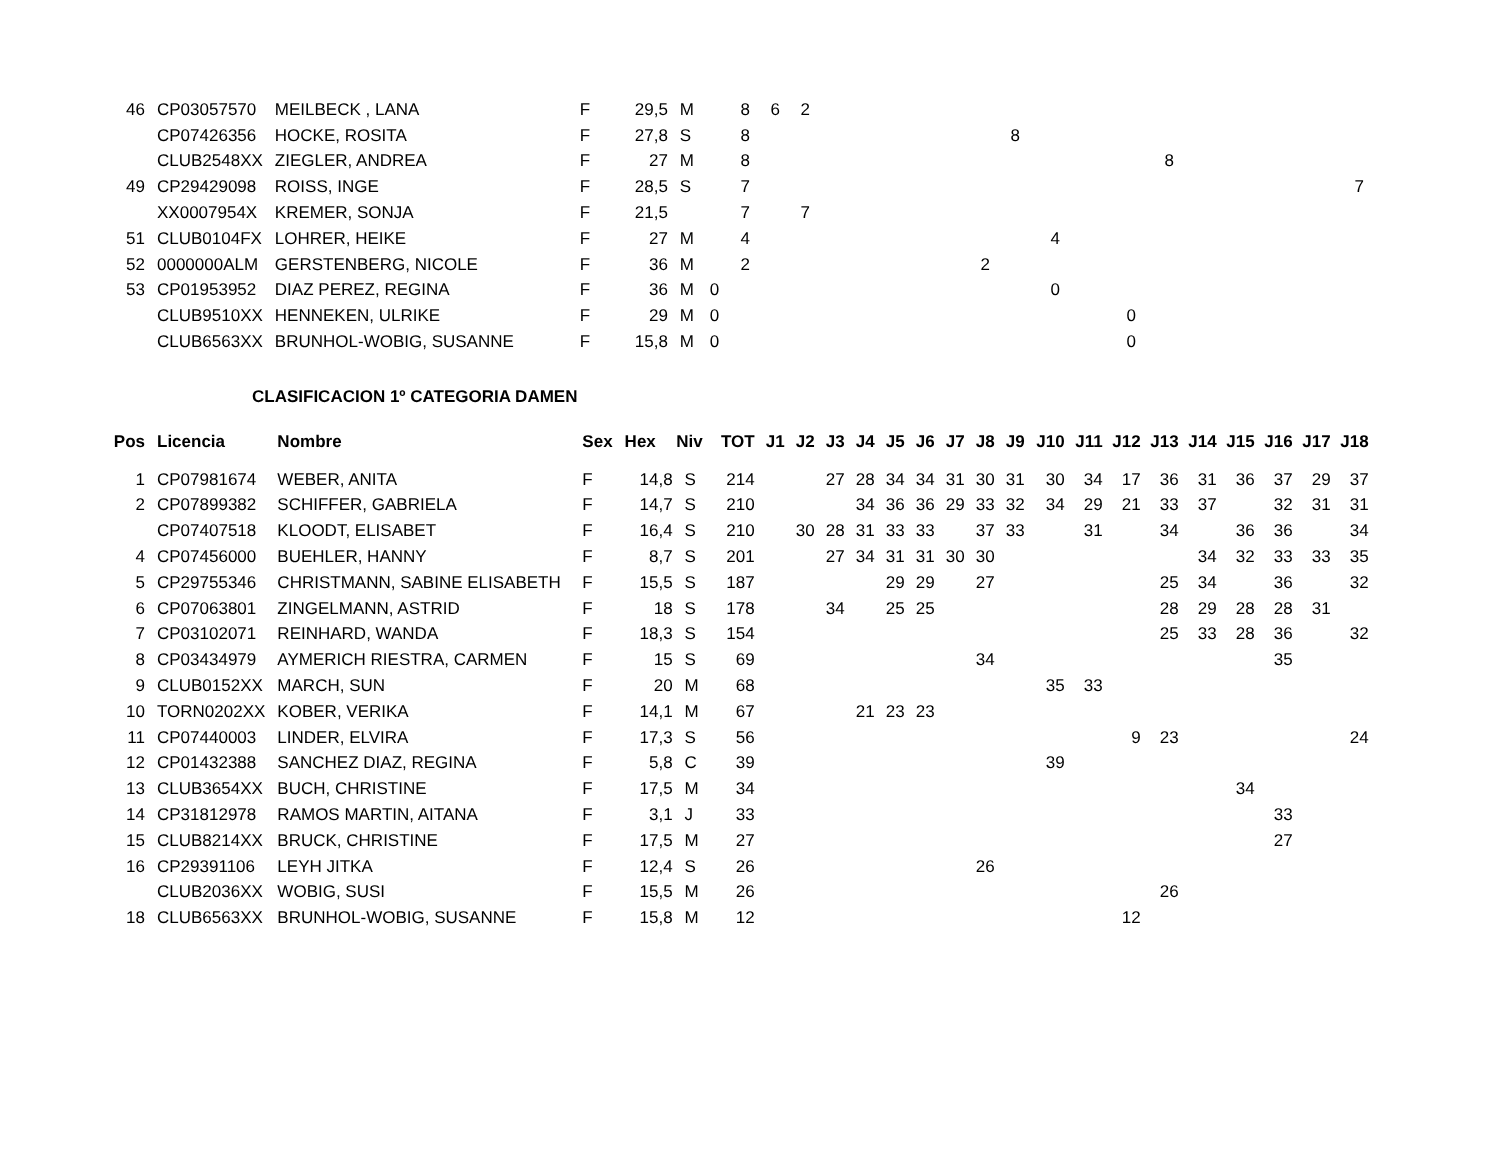| 46 | CP03057570 | MEILBECK , LANA | F | 29,5 | M | 8 | 6 | 2 | | | | | | | | | | | | | | | | |
| | CP07426356 | HOCKE, ROSITA | F | 27,8 | S | 8 | | | | | | | | | 8 | | | | | | | | | |
| | CLUB2548XX | ZIEGLER, ANDREA | F | 27 | M | 8 | | | | | | | | | | | | | 8 | | | | | |
| 49 | CP29429098 | ROISS, INGE | F | 28,5 | S | 7 | | | | | | | | | | | | | | | | | | 7 |
| | XX0007954X | KREMER, SONJA | F | 21,5 | | 7 | | 7 | | | | | | | | | | | | | | | | |
| 51 | CLUB0104FX | LOHRER, HEIKE | F | 27 | M | 4 | | | | | | | | | | 4 | | | | | | | | |
| 52 | 0000000ALM | GERSTENBERG, NICOLE | F | 36 | M | 2 | | | | | | | | 2 | | | | | | | | | | |
| 53 | CP01953952 | DIAZ PEREZ, REGINA | F | 36 | M | 0 | | | | | | | | | | 0 | | | | | | | | |
| | CLUB9510XX | HENNEKEN, ULRIKE | F | 29 | M | 0 | | | | | | | | | | | | 0 | | | | | | |
| | CLUB6563XX | BRUNHOL-WOBIG, SUSANNE | F | 15,8 | M | 0 | | | | | | | | | | | | 0 | | | | | | |
CLASIFICACION 1º CATEGORIA DAMEN
| Pos | Licencia | Nombre | Sex | Hex | Niv | TOT | J1 | J2 | J3 | J4 | J5 | J6 | J7 | J8 | J9 | J10 | J11 | J12 | J13 | J14 | J15 | J16 | J17 | J18 |
| --- | --- | --- | --- | --- | --- | --- | --- | --- | --- | --- | --- | --- | --- | --- | --- | --- | --- | --- | --- | --- | --- | --- | --- | --- |
| 1 | CP07981674 | WEBER, ANITA | F | 14,8 | S | 214 | | | 27 | 28 | 34 | 34 | 31 | 30 | 31 | 30 | 34 | 17 | 36 | 31 | 36 | 37 | 29 | 37 |
| 2 | CP07899382 | SCHIFFER, GABRIELA | F | 14,7 | S | 210 | | | | 34 | 36 | 36 | 29 | 33 | 32 | 34 | 29 | 21 | 33 | 37 | | 32 | 31 | 31 |
| | CP07407518 | KLOODT, ELISABET | F | 16,4 | S | 210 | | 30 | 28 | 31 | 33 | 33 | | 37 | 33 | | 31 | | 34 | | 36 | 36 | | 34 |
| 4 | CP07456000 | BUEHLER, HANNY | F | 8,7 | S | 201 | | | 27 | 34 | 31 | 31 | 30 | 30 | | | | | | 34 | 32 | 33 | 33 | 35 |
| 5 | CP29755346 | CHRISTMANN, SABINE ELISABETH | F | 15,5 | S | 187 | | | | | 29 | 29 | | 27 | | | | | 25 | 34 | | 36 | | 32 |
| 6 | CP07063801 | ZINGELMANN, ASTRID | F | 18 | S | 178 | | | 34 | | 25 | 25 | | | | | | | 28 | 29 | 28 | 28 | 31 | |
| 7 | CP03102071 | REINHARD, WANDA | F | 18,3 | S | 154 | | | | | | | | | | | | | 25 | 33 | 28 | 36 | | 32 |
| 8 | CP03434979 | AYMERICH RIESTRA, CARMEN | F | 15 | S | 69 | | | | | | | | 34 | | | | | | | | 35 | | |
| 9 | CLUB0152XX | MARCH, SUN | F | 20 | M | 68 | | | | | | | | | | 35 | 33 | | | | | | | |
| 10 | TORN0202XX | KOBER, VERIKA | F | 14,1 | M | 67 | | | | 21 | 23 | 23 | | | | | | | | | | | | |
| 11 | CP07440003 | LINDER, ELVIRA | F | 17,3 | S | 56 | | | | | | | | | | | | 9 | 23 | | | | | 24 |
| 12 | CP01432388 | SANCHEZ DIAZ, REGINA | F | 5,8 | C | 39 | | | | | | | | | | 39 | | | | | | | | |
| 13 | CLUB3654XX | BUCH, CHRISTINE | F | 17,5 | M | 34 | | | | | | | | | | | | | | | 34 | | | |
| 14 | CP31812978 | RAMOS MARTIN, AITANA | F | 3,1 | J | 33 | | | | | | | | | | | | | | | | 33 | | |
| 15 | CLUB8214XX | BRUCK, CHRISTINE | F | 17,5 | M | 27 | | | | | | | | | | | | | | | | 27 | | |
| 16 | CP29391106 | LEYH JITKA | F | 12,4 | S | 26 | | | | | | | | 26 | | | | | | | | | | |
| | CLUB2036XX | WOBIG, SUSI | F | 15,5 | M | 26 | | | | | | | | | | | | | 26 | | | | | |
| 18 | CLUB6563XX | BRUNHOL-WOBIG, SUSANNE | F | 15,8 | M | 12 | | | | | | | | | | | | 12 | | | | | | |